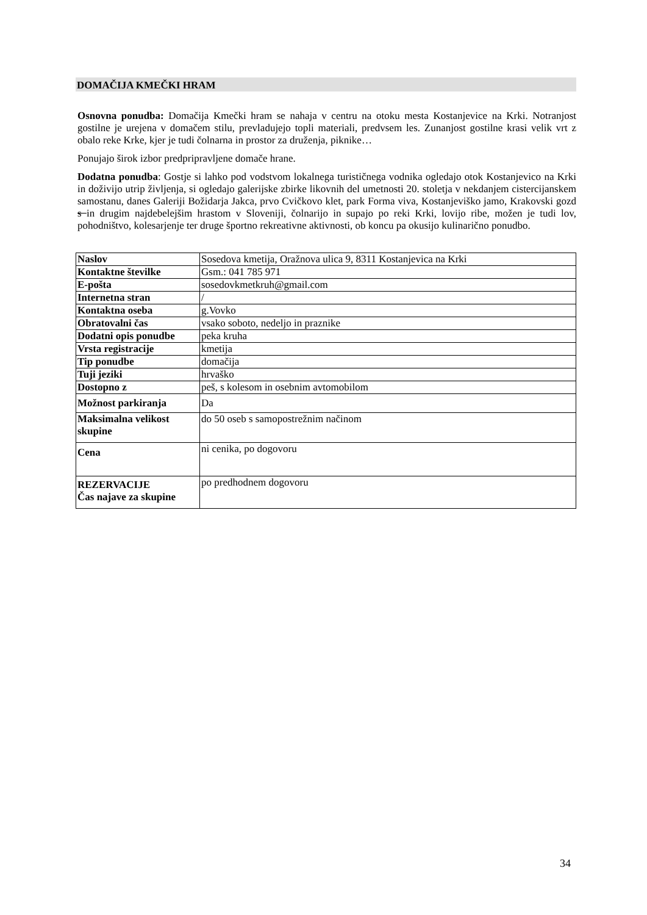DOMAČIJA KMEČKI HRAM
Osnovna ponudba: Domačija Kmečki hram se nahaja v centru na otoku mesta Kostanjevice na Krki. Notranjost gostilne je urejena v domačem stilu, prevladujejo topli materiali, predvsem les. Zunanjost gostilne krasi velik vrt z obalo reke Krke, kjer je tudi čolnarna in prostor za druženja, piknike…
Ponujajo širok izbor predpripravljene domače hrane.
Dodatna ponudba: Gostje si lahko pod vodstvom lokalnega turističnega vodnika ogledajo otok Kostanjevico na Krki in doživijo utrip življenja, si ogledajo galerijske zbirke likovnih del umetnosti 20. stoletja v nekdanjem cistercijanskem samostanu, danes Galeriji Božidarja Jakca, prvo Cvičkovo klet, park Forma viva, Kostanjeviško jamo, Krakovski gozd s in drugim najdebelejšim hrastom v Sloveniji, čolnarijo in supajo po reki Krki, lovijo ribe, možen je tudi lov, pohodništvo, kolesarjenje ter druge športno rekreativne aktivnosti, ob koncu pa okusijo kulinarično ponudbo.
| Naslov | Sosedova kmetija, Oražnova ulica 9, 8311 Kostanjevica na Krki |
| Kontaktne številke | Gsm.: 041 785 971 |
| E-pošta | sosedovkmetkruh@gmail.com |
| Internetna stran | / |
| Kontaktna oseba | g.Vovko |
| Obratovalni čas | vsako soboto, nedeljo in praznike |
| Dodatni opis ponudbe | peka kruha |
| Vrsta registracije | kmetija |
| Tip ponudbe | domačija |
| Tuji jeziki | hrvaško |
| Dostopno z | peš, s kolesom in osebnim avtomobilom |
| Možnost parkiranja | Da |
| Maksimalna velikost skupine | do 50 oseb s samopostrežnim načinom |
| Cena | ni cenika, po dogovoru |
| REZERVACIJE Čas najave za skupine | po predhodnem dogovoru |
34